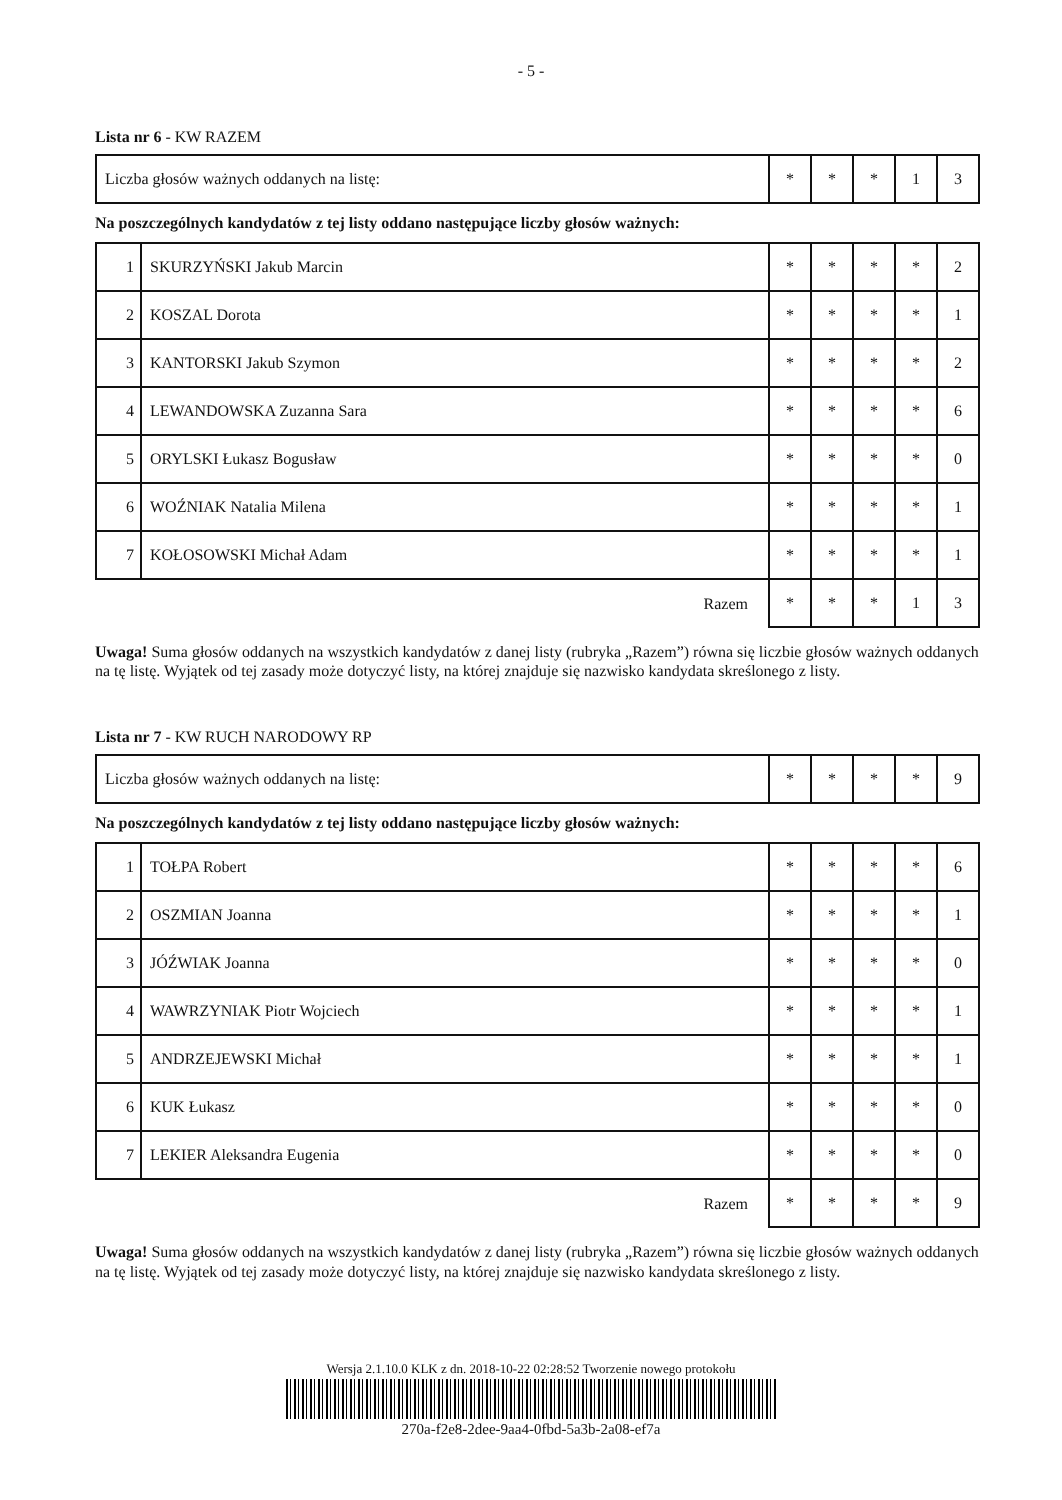- 5 -
Lista nr 6 - KW RAZEM
| Liczba głosów ważnych oddanych na listę: | * | * | * | 1 | 3 |
Na poszczególnych kandydatów z tej listy oddano następujące liczby głosów ważnych:
| 1 | SKURZYŃSKI Jakub Marcin | * | * | * | * | 2 |
| 2 | KOSZAL Dorota | * | * | * | * | 1 |
| 3 | KANTORSKI Jakub Szymon | * | * | * | * | 2 |
| 4 | LEWANDOWSKA Zuzanna Sara | * | * | * | * | 6 |
| 5 | ORYLSKI Łukasz Bogusław | * | * | * | * | 0 |
| 6 | WOŹNIAK Natalia Milena | * | * | * | * | 1 |
| 7 | KOŁOSOWSKI Michał Adam | * | * | * | * | 1 |
| Razem | | * | * | * | 1 | 3 |
Uwaga! Suma głosów oddanych na wszystkich kandydatów z danej listy (rubryka „Razem”) równa się liczbie głosów ważnych oddanych na tę listę. Wyjątek od tej zasady może dotyczyć listy, na której znajduje się nazwisko kandydata skreślonego z listy.
Lista nr 7 - KW RUCH NARODOWY RP
| Liczba głosów ważnych oddanych na listę: | * | * | * | * | 9 |
Na poszczególnych kandydatów z tej listy oddano następujące liczby głosów ważnych:
| 1 | TOŁPA Robert | * | * | * | * | 6 |
| 2 | OSZMIAN Joanna | * | * | * | * | 1 |
| 3 | JÓŹWIAK Joanna | * | * | * | * | 0 |
| 4 | WAWRZYNIAK Piotr Wojciech | * | * | * | * | 1 |
| 5 | ANDRZEJEWSKI Michał | * | * | * | * | 1 |
| 6 | KUK Łukasz | * | * | * | * | 0 |
| 7 | LEKIER Aleksandra Eugenia | * | * | * | * | 0 |
| Razem | | * | * | * | * | 9 |
Uwaga! Suma głosów oddanych na wszystkich kandydatów z danej listy (rubryka „Razem”) równa się liczbie głosów ważnych oddanych na tę listę. Wyjątek od tej zasady może dotyczyć listy, na której znajduje się nazwisko kandydata skreślonego z listy.
Wersja 2.1.10.0 KLK z dn. 2018-10-22 02:28:52 Tworzenie nowego protokołu
270a-f2e8-2dee-9aa4-0fbd-5a3b-2a08-ef7a